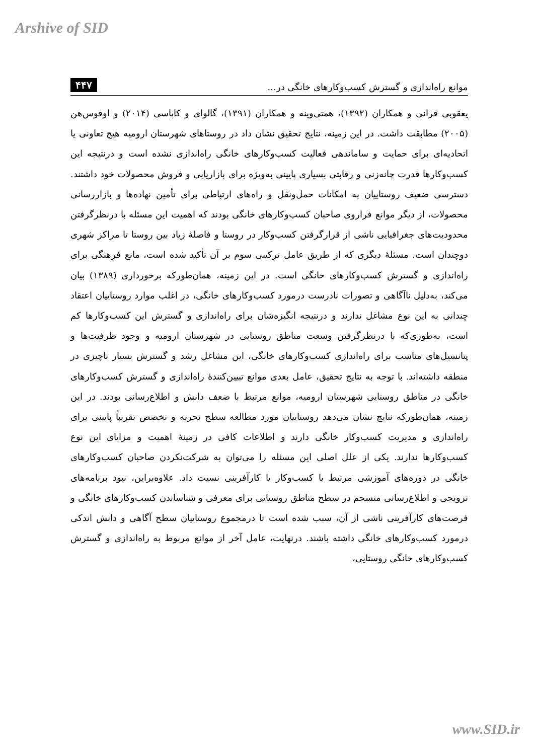Arshive of SID
موانع راه‌اندازی و گسترش کسب‌و‌کارهای خانگی در... ۴۴۷
یعقوبی فرانی و همکاران (۱۳۹۲)، همتی‌وینه و همکاران (۱۳۹۱)، گالوای و کاپاسی (۲۰۱۴) و اوفوس‌هن (۲۰۰۵) مطابقت داشت. در این زمینه، نتایج تحقیق نشان داد در روستاهای شهرستان ارومیه هیچ تعاونی یا اتحادیه‌ای برای حمایت و ساماندهی فعالیت کسب‌و‌کارهای خانگی راه‌اندازی نشده است و درنتیجه این کسب‌و‌کارها قدرت چانه‌زنی و رقابتی بسیاری پایینی به‌ویژه برای بازاریابی و فروش محصولات خود داشتند. دسترسی ضعیف روستاییان به امکانات حمل‌ونقل و راه‌های ارتباطی برای تأمین نهاده‌ها و بازاررسانی محصولات، از دیگر موانع فراروی صاحبان کسب‌و‌کارهای خانگی بودند که اهمیت این مسئله با درنظرگرفتن محدودیت‌های جغرافیایی ناشی از قرارگرفتن کسب‌و‌کار در روستا و فاصلهٔ زیاد بین روستا تا مراکز شهری دوچندان است. مسئلهٔ دیگری که از طریق عامل ترکیبی سوم بر آن تأکید شده است، مانع فرهنگی برای راه‌اندازی و گسترش کسب‌و‌کارهای خانگی است. در این زمینه، همان‌طورکه برخورداری (۱۳۸۹) بیان می‌کند، به‌دلیل ناآگاهی و تصورات نادرست درمورد کسب‌و‌کارهای خانگی، در اغلب موارد روستاییان اعتقاد چندانی به این نوع مشاغل ندارند و درنتیجه انگیزه‌شان برای راه‌اندازی و گسترش این کسب‌و‌کارها کم است، به‌طوری‌که با درنظرگرفتن وسعت مناطق روستایی در شهرستان ارومیه و وجود ظرفیت‌ها و پتانسیل‌های مناسب برای راه‌اندازی کسب‌و‌کارهای خانگی، این مشاغل رشد و گسترش بسیار ناچیزی در منطقه داشته‌اند. با توجه به نتایج تحقیق، عامل بعدی موانع تبیین‌کنندهٔ راه‌اندازی و گسترش کسب‌و‌کارهای خانگی در مناطق روستایی شهرستان ارومیه، موانع مرتبط با ضعف دانش و اطلاع‌رسانی بودند. در این زمینه، همان‌طورکه نتایج نشان می‌دهد روستاییان مورد مطالعه سطح تجربه و تخصص تقریباً پایینی برای راه‌اندازی و مدیریت کسب‌و‌کار خانگی دارند و اطلاعات کافی در زمینهٔ اهمیت و مزایای این نوع کسب‌و‌کارها ندارند. یکی از علل اصلی این مسئله را می‌توان به شرکت‌نکردن صاحبان کسب‌و‌کارهای خانگی در دوره‌های آموزشی مرتبط با کسب‌و‌کار یا کارآفرینی نسبت داد. علاوه‌براین، نبود برنامه‌های ترویجی و اطلاع‌رسانی منسجم در سطح مناطق روستایی برای معرفی و شناساندن کسب‌و‌کارهای خانگی و فرصت‌های کارآفرینی ناشی از آن، سبب شده است تا درمجموع روستاییان سطح آگاهی و دانش اندکی درمورد کسب‌و‌کارهای خانگی داشته باشند. درنهایت، عامل آخر از موانع مربوط به راه‌اندازی و گسترش کسب‌و‌کارهای خانگی روستایی،
www.SID.ir